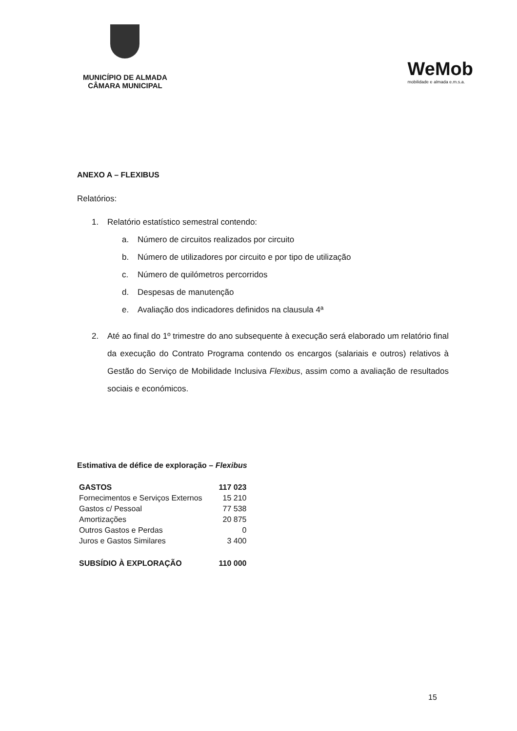MUNICÍPIO DE ALMADA
CÂMARA MUNICIPAL
WeMob
mobilidade e almada e.m.s.a.
ANEXO A – FLEXIBUS
Relatórios:
1. Relatório estatístico semestral contendo:
a. Número de circuitos realizados por circuito
b. Número de utilizadores por circuito e por tipo de utilização
c. Número de quilómetros percorridos
d. Despesas de manutenção
e. Avaliação dos indicadores definidos na clausula 4ª
2. Até ao final do 1º trimestre do ano subsequente à execução será elaborado um relatório final da execução do Contrato Programa contendo os encargos (salariais e outros) relativos à Gestão do Serviço de Mobilidade Inclusiva Flexibus, assim como a avaliação de resultados sociais e económicos.
Estimativa de défice de exploração – Flexibus
| GASTOS | 117 023 |
| --- | --- |
| Fornecimentos e Serviços Externos | 15 210 |
| Gastos c/ Pessoal | 77 538 |
| Amortizações | 20 875 |
| Outros Gastos e Perdas | 0 |
| Juros e Gastos Similares | 3 400 |
| SUBSÍDIO À EXPLORAÇÃO | 110 000 |
15